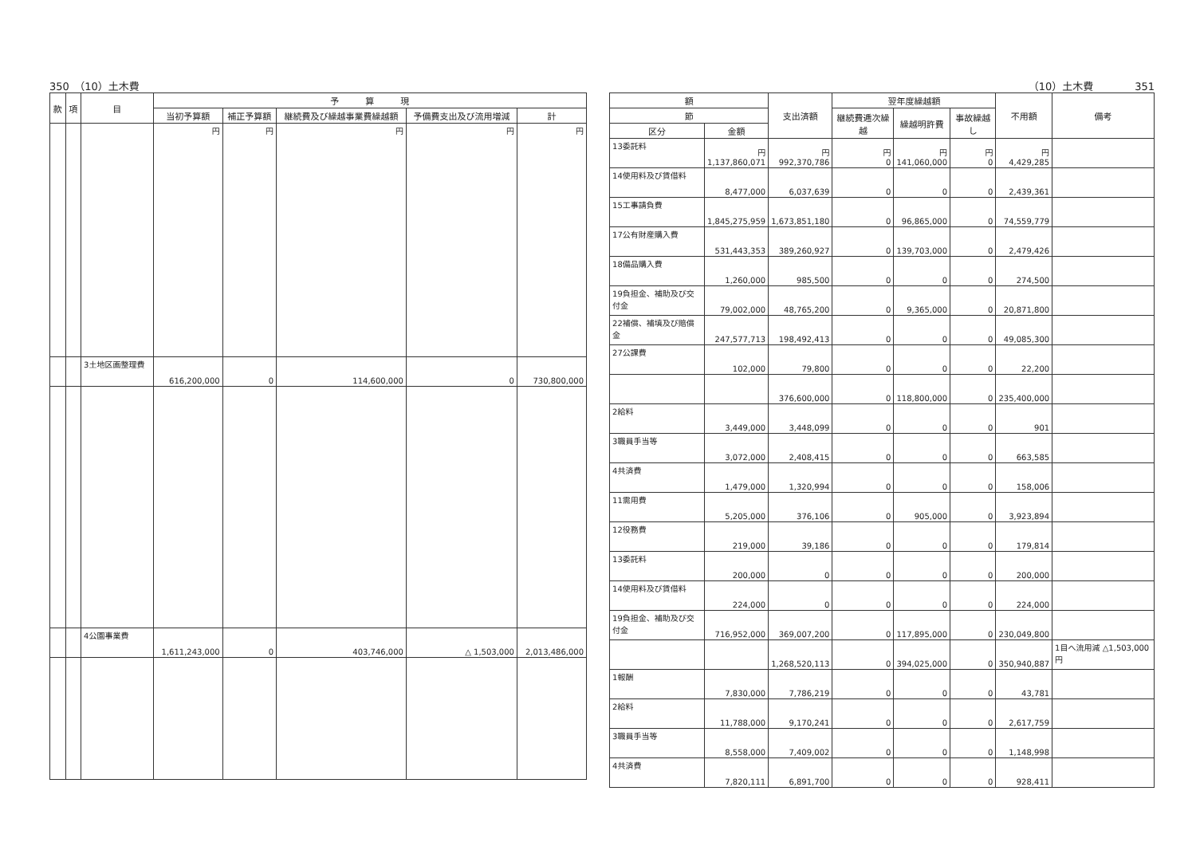350　（10）土木費
| 款 | 項 | 目 | 予 算 現 | | | | |
| --- | --- | --- | --- | --- | --- | --- | --- |
| | | | 当初予算額 | 補正予算額 | 継続費及び繰越事業費繰越額 | 予備費支出及び流用増減 | 計 |
| | | | 円 | 円 | 円 | 円 | 円 |
| | | 3土地区画整理費 | 616,200,000 | 0 | 114,600,000 | 0 | 730,800,000 |
| | | 4公園事業費 | 1,611,243,000 | 0 | 403,746,000 | △ 1,503,000 | 2,013,486,000 |
（10）土木費　　　　351
| 額 | | 支出済額 | 翌年度繰越額 | | | 不用額 | 備考 |
| --- | --- | --- | --- | --- | --- | --- | --- |
| 節 | | | 継続費逓次繰越 | 繰越明許費 | 事故繰越し | | |
| 区分 | 金額 | | | | | | |
| 13委託料 | 円 1,137,860,071 | 円 992,370,786 | 円 0 | 円 141,060,000 | 円 0 | 円 4,429,285 | |
| 14使用料及び賃借料 | 8,477,000 | 6,037,639 | 0 | 0 | 0 | 2,439,361 | |
| 15工事請負費 | 1,845,275,959 | 1,673,851,180 | 0 | 96,865,000 | 0 | 74,559,779 | |
| 17公有財産購入費 | 531,443,353 | 389,260,927 | 0 | 139,703,000 | 0 | 2,479,426 | |
| 18備品購入費 | 1,260,000 | 985,500 | 0 | 0 | 0 | 274,500 | |
| 19負担金、補助及び交付金 | 79,002,000 | 48,765,200 | 0 | 9,365,000 | 0 | 20,871,800 | |
| 22補償、補填及び賠償金 | 247,577,713 | 198,492,413 | 0 | 0 | 0 | 49,085,300 | |
| 27公課費 | 102,000 | 79,800 | 0 | 0 | 0 | 22,200 | |
| | | 376,600,000 | 0 | 118,800,000 | 0 | 235,400,000 | |
| 2給料 | 3,449,000 | 3,448,099 | 0 | 0 | 0 | 901 | |
| 3職員手当等 | 3,072,000 | 2,408,415 | 0 | 0 | 0 | 663,585 | |
| 4共済費 | 1,479,000 | 1,320,994 | 0 | 0 | 0 | 158,006 | |
| 11需用費 | 5,205,000 | 376,106 | 0 | 905,000 | 0 | 3,923,894 | |
| 12役務費 | 219,000 | 39,186 | 0 | 0 | 0 | 179,814 | |
| 13委託料 | 200,000 | 0 | 0 | 0 | 0 | 200,000 | |
| 14使用料及び賃借料 | 224,000 | 0 | 0 | 0 | 0 | 224,000 | |
| 19負担金、補助及び交付金 | 716,952,000 | 369,007,200 | 0 | 117,895,000 | 0 | 230,049,800 | |
| | | 1,268,520,113 | 0 | 394,025,000 | 0 | 350,940,887 | 1目へ流用減 △1,503,000円 |
| 1報酬 | 7,830,000 | 7,786,219 | 0 | 0 | 0 | 43,781 | |
| 2給料 | 11,788,000 | 9,170,241 | 0 | 0 | 0 | 2,617,759 | |
| 3職員手当等 | 8,558,000 | 7,409,002 | 0 | 0 | 0 | 1,148,998 | |
| 4共済費 | 7,820,111 | 6,891,700 | 0 | 0 | 0 | 928,411 | |